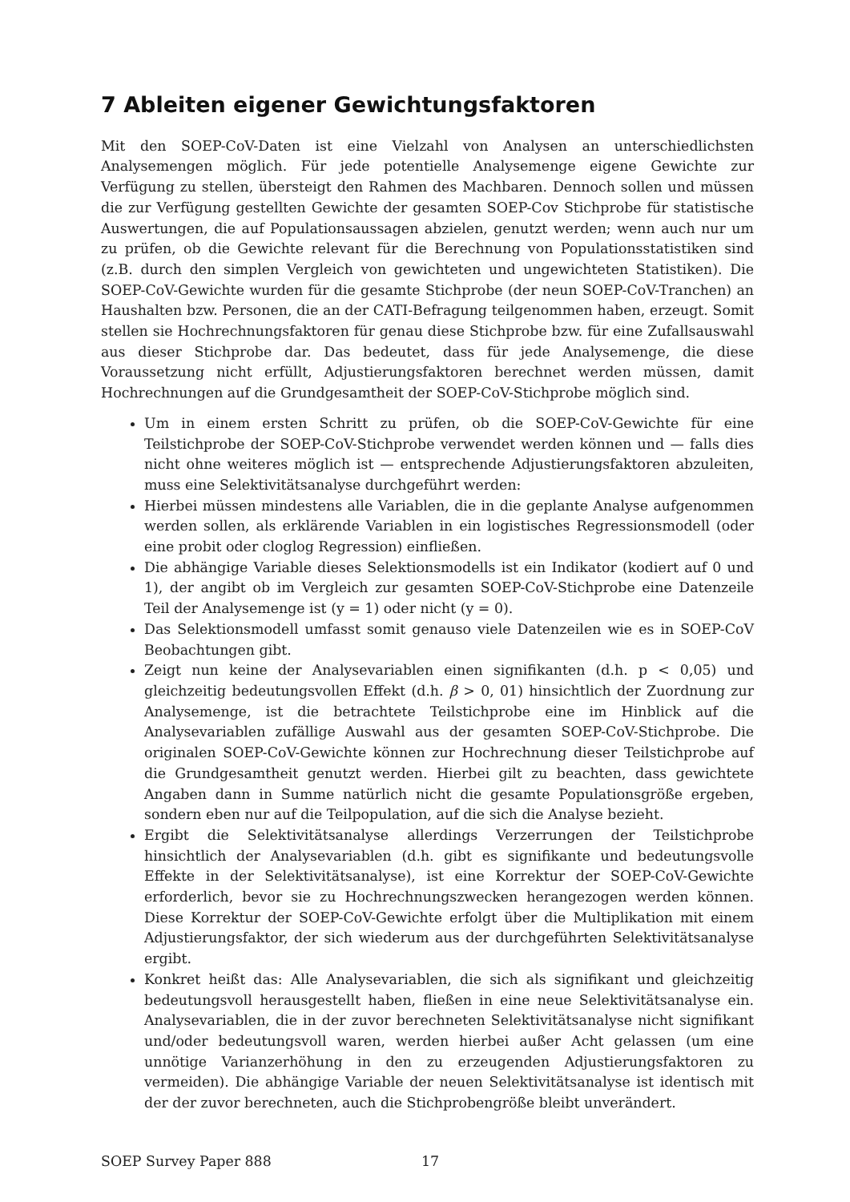7 Ableiten eigener Gewichtungsfaktoren
Mit den SOEP-CoV-Daten ist eine Vielzahl von Analysen an unterschiedlichsten Analysemengen möglich. Für jede potentielle Analysemenge eigene Gewichte zur Verfügung zu stellen, übersteigt den Rahmen des Machbaren. Dennoch sollen und müssen die zur Verfügung gestellten Gewichte der gesamten SOEP-Cov Stichprobe für statistische Auswertungen, die auf Populationsaussagen abzielen, genutzt werden; wenn auch nur um zu prüfen, ob die Gewichte relevant für die Berechnung von Populationsstatistiken sind (z.B. durch den simplen Vergleich von gewichteten und ungewichteten Statistiken). Die SOEP-CoV-Gewichte wurden für die gesamte Stichprobe (der neun SOEP-CoV-Tranchen) an Haushalten bzw. Personen, die an der CATI-Befragung teilgenommen haben, erzeugt. Somit stellen sie Hochrechnungsfaktoren für genau diese Stichprobe bzw. für eine Zufallsauswahl aus dieser Stichprobe dar. Das bedeutet, dass für jede Analysemenge, die diese Voraussetzung nicht erfüllt, Adjustierungsfaktoren berechnet werden müssen, damit Hochrechnungen auf die Grundgesamtheit der SOEP-CoV-Stichprobe möglich sind.
Um in einem ersten Schritt zu prüfen, ob die SOEP-CoV-Gewichte für eine Teilstichprobe der SOEP-CoV-Stichprobe verwendet werden können und — falls dies nicht ohne weiteres möglich ist — entsprechende Adjustierungsfaktoren abzuleiten, muss eine Selektivitätsanalyse durchgeführt werden:
Hierbei müssen mindestens alle Variablen, die in die geplante Analyse aufgenommen werden sollen, als erklärende Variablen in ein logistisches Regressionsmodell (oder eine probit oder cloglog Regression) einfließen.
Die abhängige Variable dieses Selektionsmodells ist ein Indikator (kodiert auf 0 und 1), der angibt ob im Vergleich zur gesamten SOEP-CoV-Stichprobe eine Datenzeile Teil der Analysemenge ist (y = 1) oder nicht (y = 0).
Das Selektionsmodell umfasst somit genauso viele Datenzeilen wie es in SOEP-CoV Beobachtungen gibt.
Zeigt nun keine der Analysevariablen einen signifikanten (d.h. p < 0,05) und gleichzeitig bedeutungsvollen Effekt (d.h. β > 0, 01) hinsichtlich der Zuordnung zur Analysemenge, ist die betrachtete Teilstichprobe eine im Hinblick auf die Analysevariablen zufällige Auswahl aus der gesamten SOEP-CoV-Stichprobe. Die originalen SOEP-CoV-Gewichte können zur Hochrechnung dieser Teilstichprobe auf die Grundgesamtheit genutzt werden. Hierbei gilt zu beachten, dass gewichtete Angaben dann in Summe natürlich nicht die gesamte Populationsgröße ergeben, sondern eben nur auf die Teilpopulation, auf die sich die Analyse bezieht.
Ergibt die Selektivitätsanalyse allerdings Verzerrungen der Teilstichprobe hinsichtlich der Analysevariablen (d.h. gibt es signifikante und bedeutungsvolle Effekte in der Selektivitätsanalyse), ist eine Korrektur der SOEP-CoV-Gewichte erforderlich, bevor sie zu Hochrechnungszwecken herangezogen werden können. Diese Korrektur der SOEP-CoV-Gewichte erfolgt über die Multiplikation mit einem Adjustierungsfaktor, der sich wiederum aus der durchgeführten Selektivitätsanalyse ergibt.
Konkret heißt das: Alle Analysevariablen, die sich als signifikant und gleichzeitig bedeutungsvoll herausgestellt haben, fließen in eine neue Selektivitätsanalyse ein. Analysevariablen, die in der zuvor berechneten Selektivitätsanalyse nicht signifikant und/oder bedeutungsvoll waren, werden hierbei außer Acht gelassen (um eine unnötige Varianzerhöhung in den zu erzeugenden Adjustierungsfaktoren zu vermeiden). Die abhängige Variable der neuen Selektivitätsanalyse ist identisch mit der der zuvor berechneten, auch die Stichprobengröße bleibt unverändert.
SOEP Survey Paper 888 17